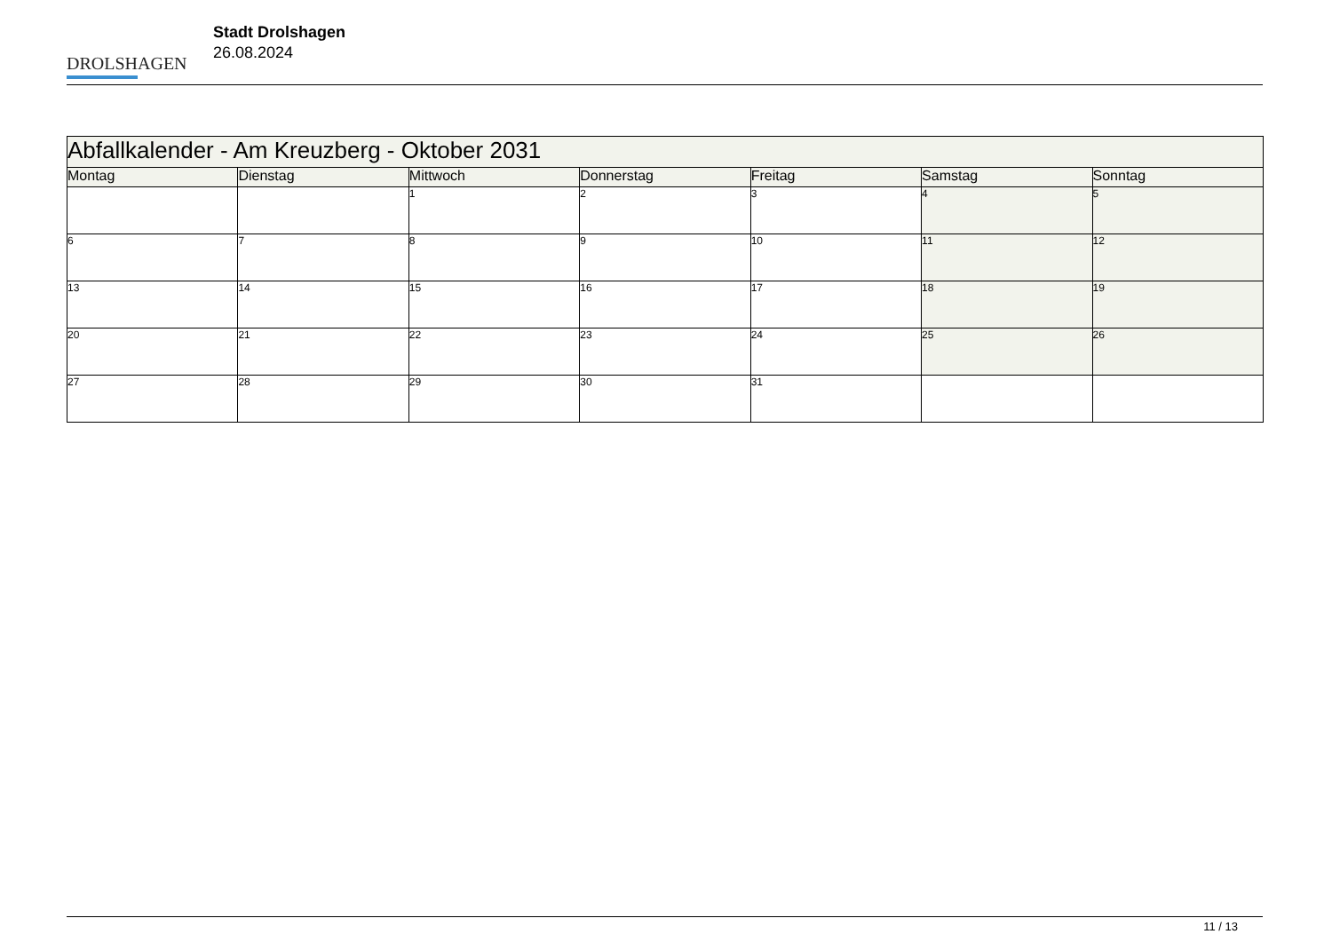DROLSHAGEN
Stadt Drolshagen
26.08.2024
| Abfallkalender - Am Kreuzberg - Oktober 2031 | | | | | | |
| Montag | Dienstag | Mittwoch | Donnerstag | Freitag | Samstag | Sonntag |
| | | 1 | 2 | 3 | 4 | 5 |
| 6 | 7 | 8 | 9 | 10 | 11 | 12 |
| 13 | 14 | 15 | 16 | 17 | 18 | 19 |
| 20 | 21 | 22 | 23 | 24 | 25 | 26 |
| 27 | 28 | 29 | 30 | 31 | | |
11 / 13